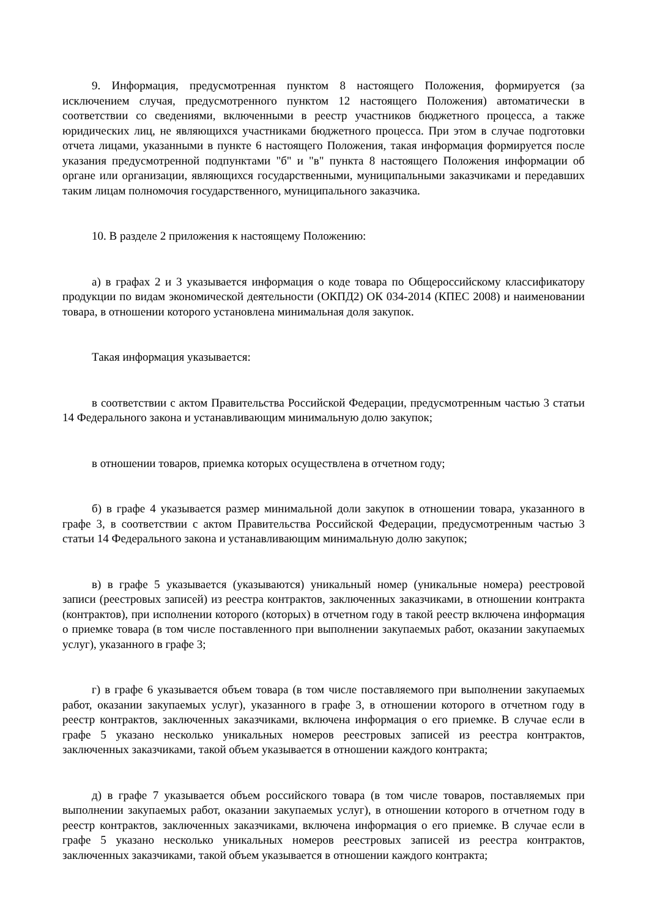9. Информация, предусмотренная пунктом 8 настоящего Положения, формируется (за исключением случая, предусмотренного пунктом 12 настоящего Положения) автоматически в соответствии со сведениями, включенными в реестр участников бюджетного процесса, а также юридических лиц, не являющихся участниками бюджетного процесса. При этом в случае подготовки отчета лицами, указанными в пункте 6 настоящего Положения, такая информация формируется после указания предусмотренной подпунктами "б" и "в" пункта 8 настоящего Положения информации об органе или организации, являющихся государственными, муниципальными заказчиками и передавших таким лицам полномочия государственного, муниципального заказчика.
10. В разделе 2 приложения к настоящему Положению:
а) в графах 2 и 3 указывается информация о коде товара по Общероссийскому классификатору продукции по видам экономической деятельности (ОКПД2) ОК 034-2014 (КПЕС 2008) и наименовании товара, в отношении которого установлена минимальная доля закупок.
Такая информация указывается:
в соответствии с актом Правительства Российской Федерации, предусмотренным частью 3 статьи 14 Федерального закона и устанавливающим минимальную долю закупок;
в отношении товаров, приемка которых осуществлена в отчетном году;
б) в графе 4 указывается размер минимальной доли закупок в отношении товара, указанного в графе 3, в соответствии с актом Правительства Российской Федерации, предусмотренным частью 3 статьи 14 Федерального закона и устанавливающим минимальную долю закупок;
в) в графе 5 указывается (указываются) уникальный номер (уникальные номера) реестровой записи (реестровых записей) из реестра контрактов, заключенных заказчиками, в отношении контракта (контрактов), при исполнении которого (которых) в отчетном году в такой реестр включена информация о приемке товара (в том числе поставленного при выполнении закупаемых работ, оказании закупаемых услуг), указанного в графе 3;
г) в графе 6 указывается объем товара (в том числе поставляемого при выполнении закупаемых работ, оказании закупаемых услуг), указанного в графе 3, в отношении которого в отчетном году в реестр контрактов, заключенных заказчиками, включена информация о его приемке. В случае если в графе 5 указано несколько уникальных номеров реестровых записей из реестра контрактов, заключенных заказчиками, такой объем указывается в отношении каждого контракта;
д) в графе 7 указывается объем российского товара (в том числе товаров, поставляемых при выполнении закупаемых работ, оказании закупаемых услуг), в отношении которого в отчетном году в реестр контрактов, заключенных заказчиками, включена информация о его приемке. В случае если в графе 5 указано несколько уникальных номеров реестровых записей из реестра контрактов, заключенных заказчиками, такой объем указывается в отношении каждого контракта;